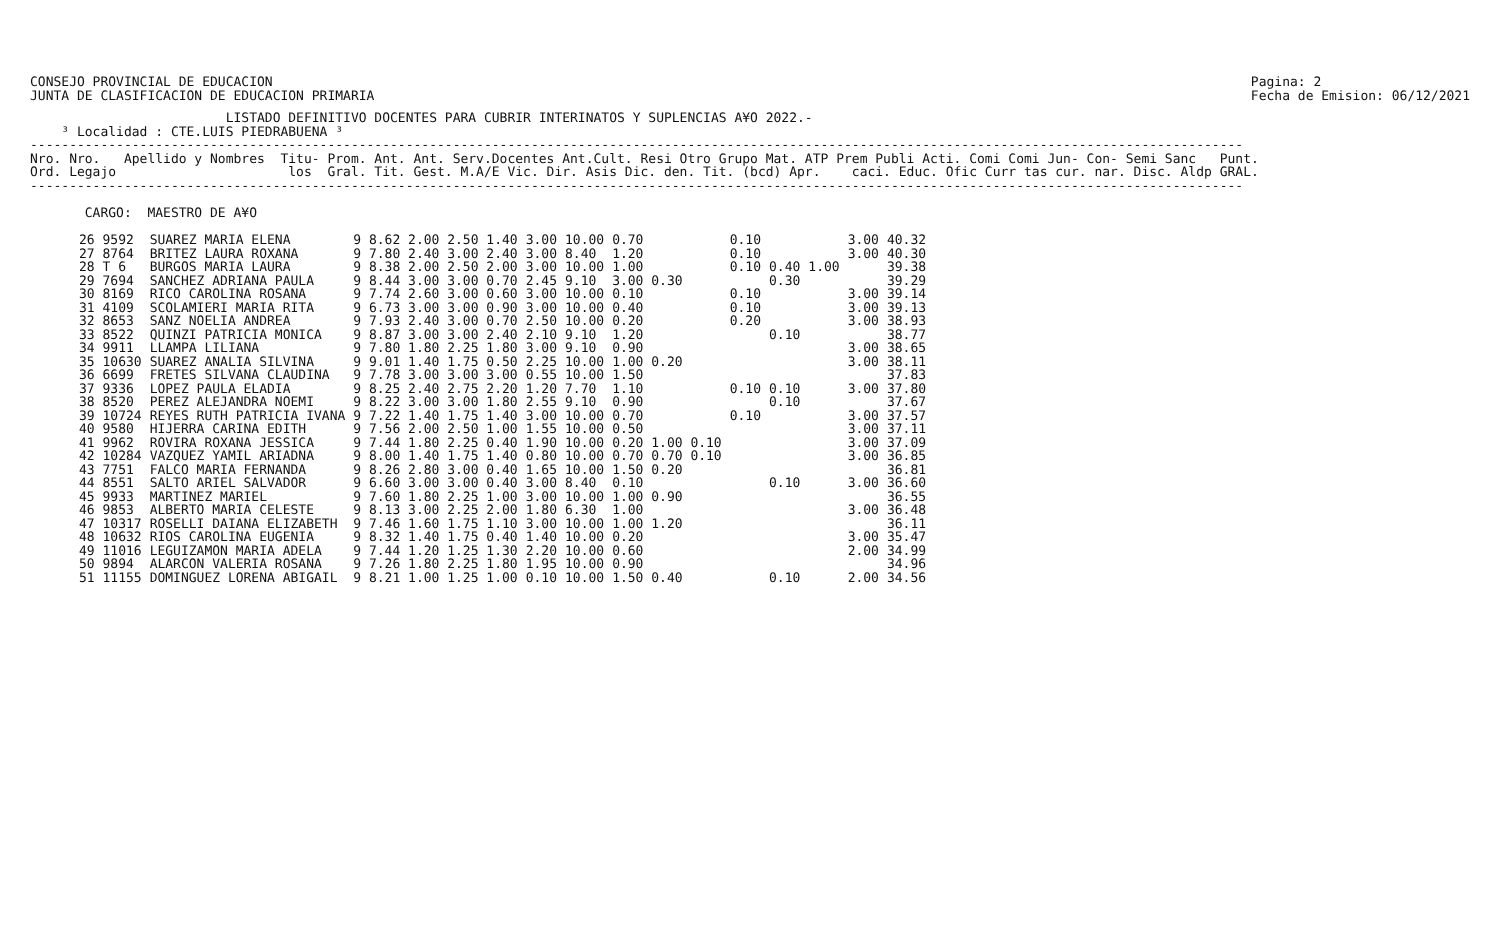CONSEJO PROVINCIAL DE EDUCACION
JUNTA DE CLASIFICACION DE EDUCACION PRIMARIA
Pagina: 2
Fecha de Emision: 06/12/2021
                         LISTADO DEFINITIVO DOCENTES PARA CUBRIR INTERINATOS Y SUPLENCIAS A¥O 2022.-
    ³ Localidad : CTE.LUIS PIEDRABUENA ³
-----------------------------------------------------------------------------------------------------------------------------------------------------------
Nro. Nro.   Apellido y Nombres  Titu- Prom. Ant. Ant. Serv.Docentes Ant.Cult. Resi Otro Grupo Mat. ATP Prem Publi Acti. Comi Comi Jun- Con- Semi Sanc   Punt.
Ord. Legajo                      los  Gral. Tit. Gest. M.A/E Vic. Dir. Asis Dic. den. Tit. (bcd) Apr.    caci. Educ. Ofic Curr tas cur. nar. Disc. Aldp GRAL.
-----------------------------------------------------------------------------------------------------------------------------------------------------------

       CARGO:  MAESTRO DE A¥O
| 26 9592 | SUAREZ MARIA ELENA | 9 8.62 2.00 2.50 1.40 | 3.00 | 10.00 | 0.70 | 0.10 | | | 3.00 | 40.32 |
| 27 8764 | BRITEZ LAURA ROXANA | 9 7.80 2.40 3.00 2.40 | 3.00 | 8.40 | 1.20 | 0.10 | | | 3.00 | 40.30 |
| 28 T 6 | BURGOS MARIA LAURA | 9 8.38 2.00 2.50 2.00 | 3.00 | 10.00 | 1.00 | 0.10 | 0.40 | 1.00 | | 39.38 |
| 29 7694 | SANCHEZ ADRIANA PAULA | 9 8.44 3.00 3.00 0.70 | 2.45 | 9.10 | 3.00 0.30 | | 0.30 | | | 39.29 |
| 30 8169 | RICO CAROLINA ROSANA | 9 7.74 2.60 3.00 0.60 | 3.00 | 10.00 | 0.10 | 0.10 | | | 3.00 | 39.14 |
| 31 4109 | SCOLAMIERI MARIA RITA | 9 6.73 3.00 3.00 0.90 | 3.00 | 10.00 | 0.40 | 0.10 | | | 3.00 | 39.13 |
| 32 8653 | SANZ NOELIA ANDREA | 9 7.93 2.40 3.00 0.70 | 2.50 | 10.00 | 0.20 | 0.20 | | | 3.00 | 38.93 |
| 33 8522 | QUINZI PATRICIA MONICA | 9 8.87 3.00 3.00 2.40 | 2.10 | 9.10 | 1.20 | | 0.10 | | | 38.77 |
| 34 9911 | LLAMPA LILIANA | 9 7.80 1.80 2.25 1.80 | 3.00 | 9.10 | 0.90 | | | | 3.00 | 38.65 |
| 35 10630 | SUAREZ ANALIA SILVINA | 9 9.01 1.40 1.75 0.50 | 2.25 | 10.00 | 1.00 0.20 | | | | 3.00 | 38.11 |
| 36 6699 | FRETES SILVANA CLAUDINA | 9 7.78 3.00 3.00 3.00 | 0.55 | 10.00 | 1.50 | | | | | 37.83 |
| 37 9336 | LOPEZ PAULA ELADIA | 9 8.25 2.40 2.75 2.20 | 1.20 | 7.70 | 1.10 | 0.10 | 0.10 | | 3.00 | 37.80 |
| 38 8520 | PEREZ ALEJANDRA NOEMI | 9 8.22 3.00 3.00 1.80 | 2.55 | 9.10 | 0.90 | | 0.10 | | | 37.67 |
| 39 10724 | REYES RUTH PATRICIA IVANA | 9 7.22 1.40 1.75 1.40 | 3.00 | 10.00 | 0.70 | 0.10 | | | 3.00 | 37.57 |
| 40 9580 | HIJERRA CARINA EDITH | 9 7.56 2.00 2.50 1.00 | 1.55 | 10.00 | 0.50 | | | | 3.00 | 37.11 |
| 41 9962 | ROVIRA ROXANA JESSICA | 9 7.44 1.80 2.25 0.40 | 1.90 | 10.00 | 0.20 1.00 0.10 | | | | 3.00 | 37.09 |
| 42 10284 | VAZQUEZ YAMIL ARIADNA | 9 8.00 1.40 1.75 1.40 | 0.80 | 10.00 | 0.70 0.70 0.10 | | | | 3.00 | 36.85 |
| 43 7751 | FALCO MARIA FERNANDA | 9 8.26 2.80 3.00 0.40 | 1.65 | 10.00 | 1.50 0.20 | | | | | 36.81 |
| 44 8551 | SALTO ARIEL SALVADOR | 9 6.60 3.00 3.00 0.40 | 3.00 | 8.40 | 0.10 | | 0.10 | | 3.00 | 36.60 |
| 45 9933 | MARTINEZ MARIEL | 9 7.60 1.80 2.25 1.00 | 3.00 | 10.00 | 1.00 0.90 | | | | | 36.55 |
| 46 9853 | ALBERTO MARIA CELESTE | 9 8.13 3.00 2.25 2.00 | 1.80 | 6.30 | 1.00 | | | | 3.00 | 36.48 |
| 47 10317 | ROSELLI DAIANA ELIZABETH | 9 7.46 1.60 1.75 1.10 | 3.00 | 10.00 | 1.00 1.20 | | | | | 36.11 |
| 48 10632 | RIOS CAROLINA EUGENIA | 9 8.32 1.40 1.75 0.40 | 1.40 | 10.00 | 0.20 | | | | 3.00 | 35.47 |
| 49 11016 | LEGUIZAMON MARIA ADELA | 9 7.44 1.20 1.25 1.30 | 2.20 | 10.00 | 0.60 | | | | 2.00 | 34.99 |
| 50 9894 | ALARCON VALERIA ROSANA | 9 7.26 1.80 2.25 1.80 | 1.95 | 10.00 | 0.90 | | | | | 34.96 |
| 51 11155 | DOMINGUEZ LORENA ABIGAIL | 9 8.21 1.00 1.25 1.00 | 0.10 | 10.00 | 1.50 0.40 | | 0.10 | | 2.00 | 34.56 |